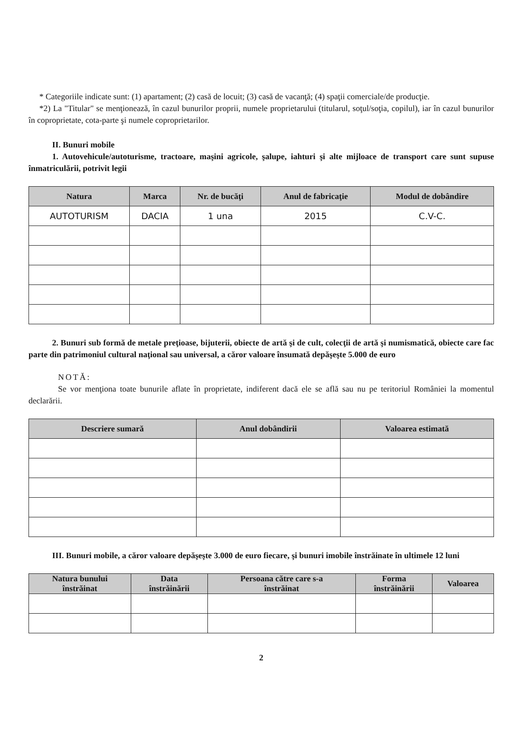* Categoriile indicate sunt: (1) apartament; (2) casă de locuit; (3) casă de vacanţă; (4) spaţii comerciale/de producţie.
*2) La "Titular" se menţionează, în cazul bunurilor proprii, numele proprietarului (titularul, soţul/soţia, copilul), iar în cazul bunurilor în coproprietate, cota-parte şi numele coproprietarilor.
II. Bunuri mobile
1. Autovehicule/autoturisme, tractoare, maşini agricole, şalupe, iahturi şi alte mijloace de transport care sunt supuse înmatriculării, potrivit legii
| Natura | Marca | Nr. de bucăţi | Anul de fabricaţie | Modul de dobândire |
| --- | --- | --- | --- | --- |
| AUTOTURISM | DACIA | 1 una | 2015 | C.V-C. |
2. Bunuri sub formă de metale preţioase, bijuterii, obiecte de artă şi de cult, colecţii de artă şi numismatică, obiecte care fac parte din patrimoniul cultural naţional sau universal, a căror valoare însumată depăşeşte 5.000 de euro
NOTĂ:
Se vor menţiona toate bunurile aflate în proprietate, indiferent dacă ele se află sau nu pe teritoriul României la momentul declarării.
| Descriere sumară | Anul dobândirii | Valoarea estimată |
| --- | --- | --- |
III. Bunuri mobile, a căror valoare depăşeşte 3.000 de euro fiecare, şi bunuri imobile înstrăinate în ultimele 12 luni
| Natura bunului înstrăinat | Data înstrăinării | Persoana către care s-a înstrăinat | Forma înstrăinării | Valoarea |
| --- | --- | --- | --- | --- |
2